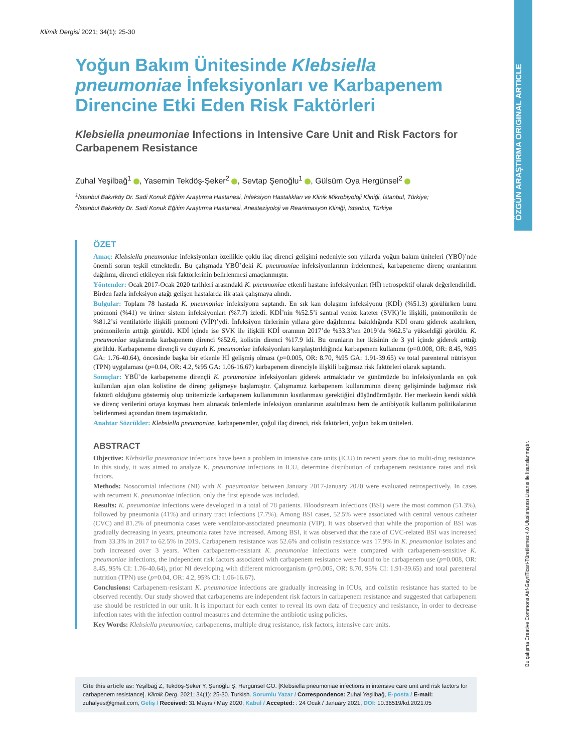ÖZGÜN ARAŞTIRMA ORIGINAL ARTICLE
Klimik Dergisi 2021; 34(1): 25-30
Yoğun Bakım Ünitesinde Klebsiella pneumoniae İnfeksiyonları ve Karbapenem Direncine Etki Eden Risk Faktörleri
Klebsiella pneumoniae Infections in Intensive Care Unit and Risk Factors for Carbapenem Resistance
Zuhal Yeşilbağ<sup>1</sup> , Yasemin Tekdöş-Şeker<sup>2</sup> , Sevtap Şenoğlu<sup>1</sup> , Gülsüm Oya Hergünsel<sup>2</sup>
<sup>1</sup> İstanbul Bakırköy Dr. Sadi Konuk Eğitim Araştırma Hastanesi, İnfeksiyon Hastalıkları ve Klinik Mikrobiyoloji Kliniği, İstanbul, Türkiye;
<sup>2</sup> İstanbul Bakırköy Dr. Sadi Konuk Eğitim Araştırma Hastanesi, Anesteziyoloji ve Reanimasyon Kliniği, Istanbul, Türkiye
ÖZET
Amaç: Klebsiella pneumoniae infeksiyonları özellikle çoklu ilaç direnci gelişimi nedeniyle son yıllarda yoğun bakım üniteleri (YBÜ)’nde önemli sorun teşkil etmektedir. Bu çalışmada YBÜ’deki K. pneumoniae infeksiyonlarının irdelenmesi, karbapeneme direnç oranlarının dağılımı, direnci etkileyen risk faktörlerinin belirlenmesi amaçlanmıştır.
Yöntemler: Ocak 2017-Ocak 2020 tarihleri arasındaki K. pneumoniae etkenli hastane infeksiyonları (Hİ) retrospektif olarak değerlendirildi. Birden fazla infeksiyon atağı gelişen hastalarda ilk atak çalışmaya alındı.
Bulgular: Toplam 78 hastada K. pneumoniae infeksiyonu saptandı. En sık kan dolaşımı infeksiyonu (KDİ) (%51.3) görülürken bunu pnömoni (%41) ve üriner sistem infeksiyonları (%7.7) izledi. KDİ’nin %52.5’i santral venöz kateter (SVK)’le ilişkili, pnömonilerin de %81.2’si ventilatörle ilişkili pnömoni (VİP)’ydi. İnfeksiyon türlerinin yıllara göre dağılımına bakıldığında KDİ oranı giderek azalırken, pnömonilerin arttığı görüldü. KDİ içinde ise SVK ile ilişkili KDİ oranının 2017’de %33.3’ten 2019’da %62.5’a yükseldiği görüldü. K. pneumoniae suşlarında karbapenem direnci %52.6, kolistin direnci %17.9 idi. Bu oranların her ikisinin de 3 yıl içinde giderek arttığı görüldü. Karbapeneme dirençli ve duyarlı K. pneumoniae infeksiyonları karşılaştırıldığında karbapenem kullanımı (p=0.008, OR: 8.45, %95 GA: 1.76-40.64), öncesinde başka bir etkenle Hİ gelişmiş olması (p=0.005, OR: 8.70, %95 GA: 1.91-39.65) ve total parenteral nütrisyon (TPN) uygulaması (p=0.04, OR: 4.2, %95 GA: 1.06-16.67) karbapenem direnciyle ilişkili bağımsız risk faktörleri olarak saptandı.
Sonuçlar: YBÜ’de karbapeneme dirençli K. pneumoniae infeksiyonları giderek artmaktadır ve günümüzde bu infeksiyonlarda en çok kullanılan ajan olan kolistine de direnç gelişmeye başlamıştır. Çalışmamız karbapenem kullanımının direnç gelişiminde bağımsız risk faktörü olduğunu göstermiş olup ünitemizde karbapenem kullanımının kısıtlanması gerektiğini düşündürmüştür. Her merkezin kendi sıklık ve direnç verilerini ortaya koyması hem alınacak önlemlerle infeksiyon oranlarının azaltılması hem de antibiyotik kullanım politikalarının belirlenmesi açısından önem taşımaktadır.
Anahtar Sözcükler: Klebsiella pneumoniae, karbapenemler, çoğul ilaç direnci, risk faktörleri, yoğun bakım üniteleri.
ABSTRACT
Objective: Klebsiella pneumoniae infections have been a problem in intensive care units (ICU) in recent years due to multi-drug resistance. In this study, it was aimed to analyze K. pneumoniae infections in ICU, determine distribution of carbapenem resistance rates and risk factors.
Methods: Nosocomial infections (NI) with K. pneumoniae between January 2017-January 2020 were evaluated retrospectively. In cases with recurrent K. pneumoniae infection, only the first episode was included.
Results: K. pneumoniae infections were developed in a total of 78 patients. Bloodstream infections (BSI) were the most common (51.3%), followed by pneumonia (41%) and urinary tract infections (7.7%). Among BSI cases, 52.5% were associated with central venous catheter (CVC) and 81.2% of pneumonia cases were ventilator-associated pneumonia (VIP). It was observed that while the proportion of BSI was gradually decreasing in years, pneumonia rates have increased. Among BSI, it was observed that the rate of CVC-related BSI was increased from 33.3% in 2017 to 62.5% in 2019. Carbapenem resistance was 52.6% and colistin resistance was 17.9% in K. pneumoniae isolates and both increased over 3 years. When carbapenem-resistant K. pneumoniae infections were compared with carbapenem-sensitive K. pneumoniae infections, the independent risk factors associated with carbapenem resistance were found to be carbapenem use (p=0.008, OR: 8.45, 95% CI: 1.76-40.64), prior NI developing with different microorganism (p=0.005, OR: 8.70, 95% CI: 1.91-39.65) and total parenteral nutrition (TPN) use (p=0.04, OR: 4.2, 95% CI: 1.06-16.67).
Conclusions: Carbapenem-resistant K. pneumoniae infections are gradually increasing in ICUs, and colistin resistance has started to be observed recently. Our study showed that carbapenems are independent risk factors in carbapenem resistance and suggested that carbapenem use should be restricted in our unit. It is important for each center to reveal its own data of frequency and resistance, in order to decrease infection rates with the infection control measures and determine the antibiotic using policies.
Key Words: Klebsiella pneumoniae, carbapenems, multiple drug resistance, risk factors, intensive care units.
Cite this article as: Yeşilbağ Z, Tekdöş-Şeker Y, Şenoğlu Ş, Hergünsel GO. [Klebsiella pneumoniae infections in intensive care unit and risk factors for carbapenem resistance]. Klimik Derg. 2021; 34(1): 25-30. Turkish. Sorumlu Yazar / Correspondence: Zuhal Yeşilbağ, E-posta / E-mail: zuhalyes@gmail.com, Geliş / Received: 31 Mayıs / May 2020; Kabul / Accepted: : 24 Ocak / January 2021, DOI: 10.36519/kd.2021.05
Bu çalışma Creative Commons Atıf-GayriTicari-Türetilemez 4.0 Uluslararası Lisansı ile lisanslanmıştır.